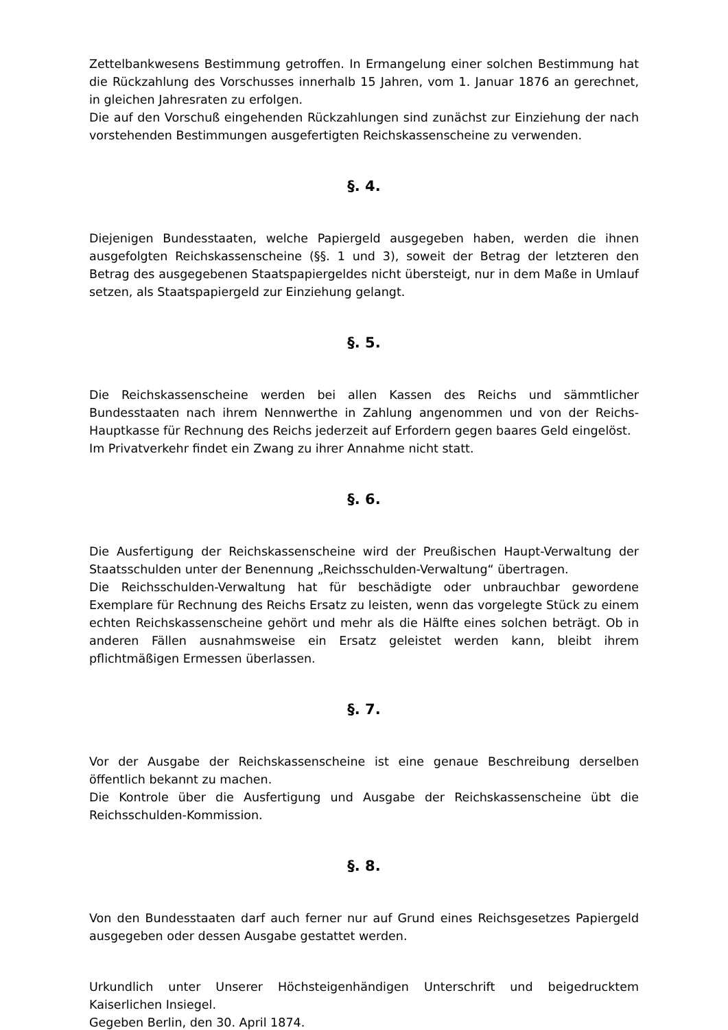Zettelbankwesens Bestimmung getroffen. In Ermangelung einer solchen Bestimmung hat die Rückzahlung des Vorschusses innerhalb 15 Jahren, vom 1. Januar 1876 an gerechnet, in gleichen Jahresraten zu erfolgen.
Die auf den Vorschuß eingehenden Rückzahlungen sind zunächst zur Einziehung der nach vorstehenden Bestimmungen ausgefertigten Reichskassenscheine zu verwenden.
§. 4.
Diejenigen Bundesstaaten, welche Papiergeld ausgegeben haben, werden die ihnen ausgefolgten Reichskassenscheine (§§. 1 und 3), soweit der Betrag der letzteren den Betrag des ausgegebenen Staatspapiergeldes nicht übersteigt, nur in dem Maße in Umlauf setzen, als Staatspapiergeld zur Einziehung gelangt.
§. 5.
Die Reichskassenscheine werden bei allen Kassen des Reichs und sämmtlicher Bundesstaaten nach ihrem Nennwerthe in Zahlung angenommen und von der Reichs-Hauptkasse für Rechnung des Reichs jederzeit auf Erfordern gegen baares Geld eingelöst.
Im Privatverkehr findet ein Zwang zu ihrer Annahme nicht statt.
§. 6.
Die Ausfertigung der Reichskassenscheine wird der Preußischen Haupt-Verwaltung der Staatsschulden unter der Benennung „Reichsschulden-Verwaltung“ übertragen.
Die Reichsschulden-Verwaltung hat für beschädigte oder unbrauchbar gewordene Exemplare für Rechnung des Reichs Ersatz zu leisten, wenn das vorgelegte Stück zu einem echten Reichskassenscheine gehört und mehr als die Hälfte eines solchen beträgt. Ob in anderen Fällen ausnahmsweise ein Ersatz geleistet werden kann, bleibt ihrem pflichtmäßigen Ermessen überlassen.
§. 7.
Vor der Ausgabe der Reichskassenscheine ist eine genaue Beschreibung derselben öffentlich bekannt zu machen.
Die Kontrole über die Ausfertigung und Ausgabe der Reichskassenscheine übt die Reichsschulden-Kommission.
§. 8.
Von den Bundesstaaten darf auch ferner nur auf Grund eines Reichsgesetzes Papiergeld ausgegeben oder dessen Ausgabe gestattet werden.
Urkundlich unter Unserer Höchsteigenhändigen Unterschrift und beigedrucktem Kaiserlichen Insiegel.
Gegeben Berlin, den 30. April 1874.